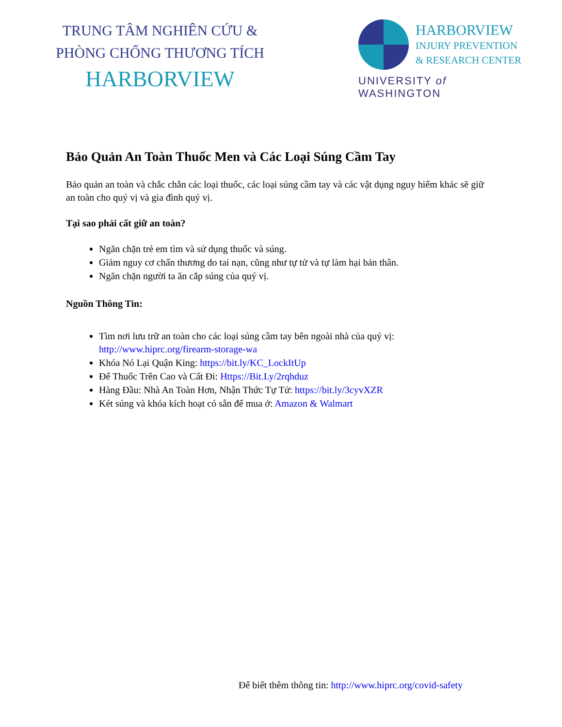TRUNG TÂM NGHIÊN CỨU &
PHÒNG CHỐNG THƯƠNG TÍCH
HARBORVIEW
HARBORVIEW
INJURY PREVENTION
& RESEARCH CENTER
UNIVERSITY of WASHINGTON
Bảo Quản An Toàn Thuốc Men và Các Loại Súng Cầm Tay
Bảo quản an toàn và chắc chắn các loại thuốc, các loại súng cầm tay và các vật dụng nguy hiểm khác sẽ giữ an toàn cho quý vị và gia đình quý vị.
Tại sao phải cất giữ an toàn?
Ngăn chặn trẻ em tìm và sử dụng thuốc và súng.
Giảm nguy cơ chấn thương do tai nạn, cũng như tự tử và tự làm hại bản thân.
Ngăn chặn người ta ăn cắp súng của quý vị.
Nguồn Thông Tin:
Tìm nơi lưu trữ an toàn cho các loại súng cầm tay bên ngoài nhà của quý vị: http://www.hiprc.org/firearm-storage-wa
Khóa Nó Lại Quận King: https://bit.ly/KC_LockItUp
Để Thuốc Trên Cao và Cất Đi: Https://Bit.Ly/2rqhduz
Hàng Đầu: Nhà An Toàn Hơn, Nhận Thức Tự Tử: https://bit.ly/3cyvXZR
Két súng và khóa kích hoạt có sẵn để mua ở: Amazon & Walmart
Để biết thêm thông tin: http://www.hiprc.org/covid-safety